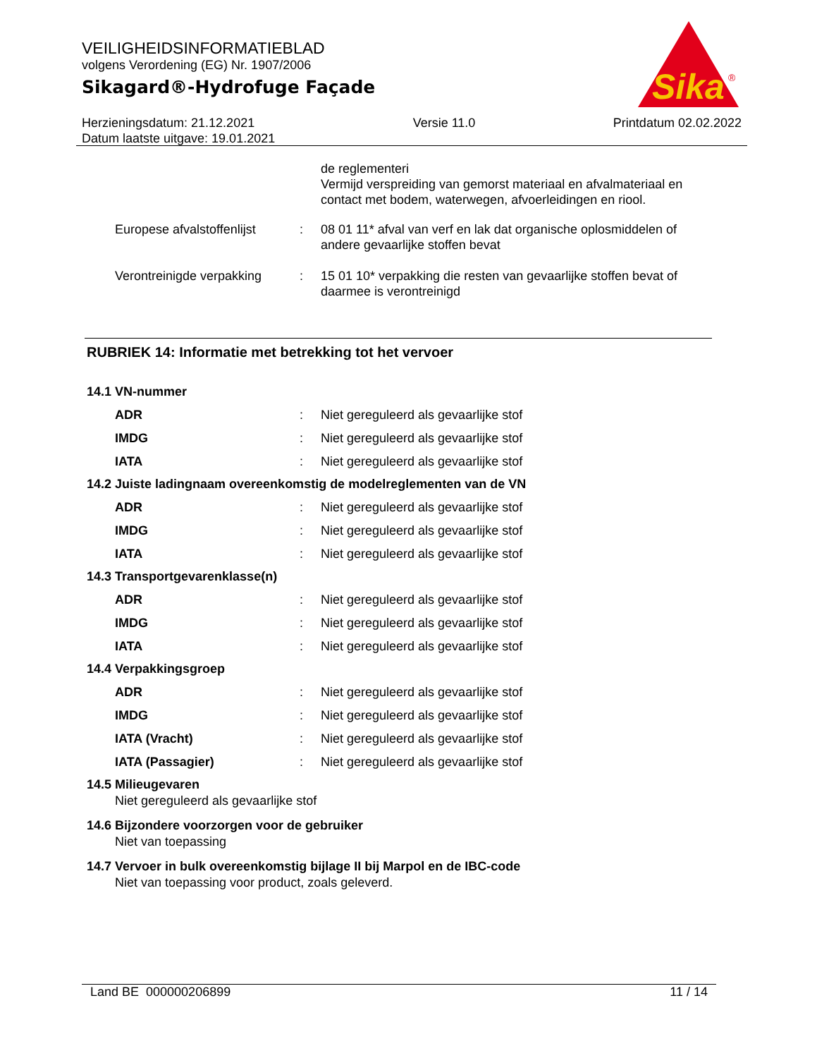VEILIGHEIDSINFORMATIEBLAD
volgens Verordening (EG) Nr. 1907/2006
Sikagard®-Hydrofuge Façade
Sika
®
Herzieningsdatum: 21.12.2021
Datum laatste uitgave: 19.01.2021
Versie 11.0 Printdatum 02.02.2022
de reglementeri
Vermijd verspreiding van gemorst materiaal en afvalmateriaal en contact met bodem, waterwegen, afvoerleidingen en riool.
Europese afvalstoffenlijst
: 08 01 11* afval van verf en lak dat organische oplosmiddelen of andere gevaarlijke stoffen bevat
Verontreinigde verpakking
: 15 01 10* verpakking die resten van gevaarlijke stoffen bevat of daarmee is verontreinigd
RUBRIEK 14: Informatie met betrekking tot het vervoer
14.1 VN-nummer
ADR : Niet gereguleerd als gevaarlijke stof
IMDG : Niet gereguleerd als gevaarlijke stof
IATA : Niet gereguleerd als gevaarlijke stof
14.2 Juiste ladingnaam overeenkomstig de modelreglementen van de VN
ADR : Niet gereguleerd als gevaarlijke stof
IMDG : Niet gereguleerd als gevaarlijke stof
IATA : Niet gereguleerd als gevaarlijke stof
14.3 Transportgevarenklasse(n)
ADR : Niet gereguleerd als gevaarlijke stof
IMDG : Niet gereguleerd als gevaarlijke stof
IATA : Niet gereguleerd als gevaarlijke stof
14.4 Verpakkingsgroep
ADR : Niet gereguleerd als gevaarlijke stof
IMDG : Niet gereguleerd als gevaarlijke stof
IATA (Vracht) : Niet gereguleerd als gevaarlijke stof
IATA (Passagier) : Niet gereguleerd als gevaarlijke stof
14.5 Milieugevaren
Niet gereguleerd als gevaarlijke stof
14.6 Bijzondere voorzorgen voor de gebruiker
Niet van toepassing
14.7 Vervoer in bulk overeenkomstig bijlage II bij Marpol en de IBC-code
Niet van toepassing voor product, zoals geleverd.
Land BE 000000206899 11 / 14